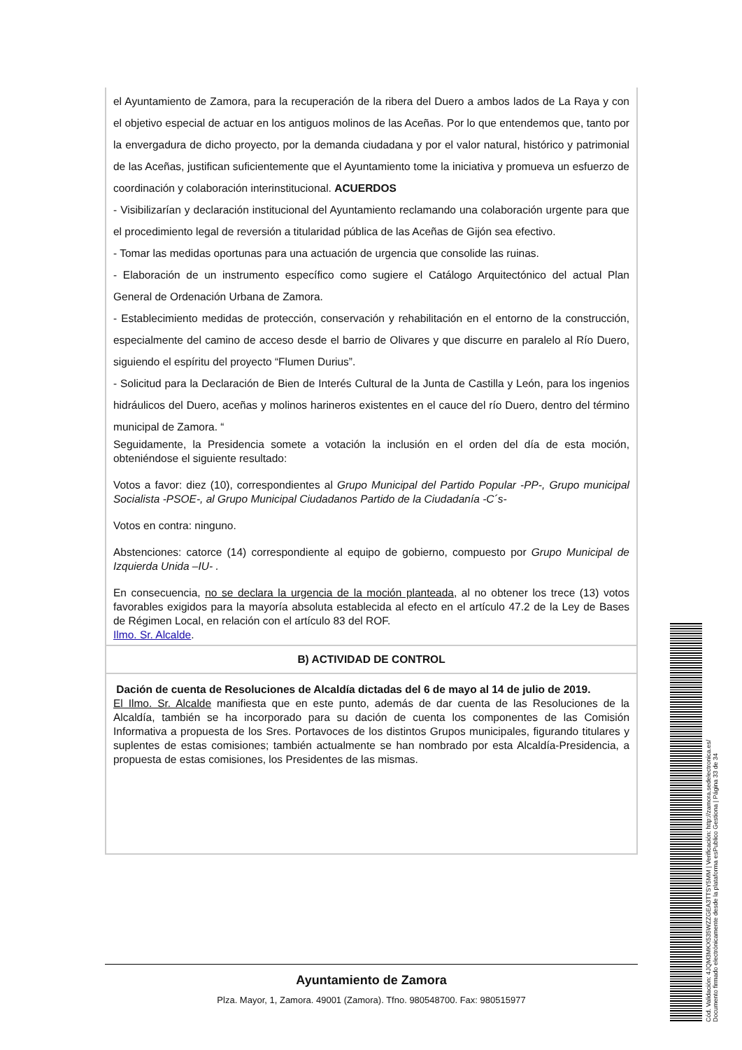| el Ayuntamiento de Zamora, para la recuperación de la ribera del Duero a ambos lados de La Raya y con el objetivo especial de actuar en los antiguos molinos de las Aceñas. Por lo que entendemos que, tanto por la envergadura de dicho proyecto, por la demanda ciudadana y por el valor natural, histórico y patrimonial de las Aceñas, justifican suficientemente que el Ayuntamiento tome la iniciativa y promueva un esfuerzo de coordinación y colaboración interinstitucional. ACUERDOS - Visibilizarían y declaración institucional del Ayuntamiento reclamando una colaboración urgente para que el procedimiento legal de reversión a titularidad pública de las Aceñas de Gijón sea efectivo. - Tomar las medidas oportunas para una actuación de urgencia que consolide las ruinas. - Elaboración de un instrumento específico como sugiere el Catálogo Arquitectónico del actual Plan General de Ordenación Urbana de Zamora. - Establecimiento medidas de protección, conservación y rehabilitación en el entorno de la construcción, especialmente del camino de acceso desde el barrio de Olivares y que discurre en paralelo al Río Duero, siguiendo el espíritu del proyecto “Flumen Durius”. - Solicitud para la Declaración de Bien de Interés Cultural de la Junta de Castilla y León, para los ingenios hidráulicos del Duero, aceñas y molinos harineros existentes en el cauce del río Duero, dentro del término municipal de Zamora. “ Seguidamente, la Presidencia somete a votación la inclusión en el orden del día de esta moción, obteniéndose el siguiente resultado: Votos a favor: diez (10), correspondientes al Grupo Municipal del Partido Popular -PP-, Grupo municipal Socialista -PSOE-, al Grupo Municipal Ciudadanos Partido de la Ciudadanía -C´s- Votos en contra: ninguno. Abstenciones: catorce (14) correspondiente al equipo de gobierno, compuesto por Grupo Municipal de Izquierda Unida –IU- . En consecuencia, no se declara la urgencia de la moción planteada , al no obtener los trece (13) votos favorables exigidos para la mayoría absoluta establecida al efecto en el artículo 47.2 de la Ley de Bases de Régimen Local, en relación con el artículo 83 del ROF. Ilmo. Sr. Alcalde . |
| B) ACTIVIDAD DE CONTROL |
| Dación de cuenta de Resoluciones de Alcaldía dictadas del 6 de mayo al 14 de julio de 2019. El Ilmo. Sr. Alcalde manifiesta que en este punto, además de dar cuenta de las Resoluciones de la Alcaldía, también se ha incorporado para su dación de cuenta los componentes de las Comisión Informativa a propuesta de los Sres. Portavoces de los distintos Grupos municipales, figurando titulares y suplentes de estas comisiones; también actualmente se han nombrado por esta Alcaldía-Presidencia, a propuesta de estas comisiones, los Presidentes de las mismas. |
Ayuntamiento de Zamora
Plza. Mayor, 1, Zamora. 49001 (Zamora). Tfno. 980548700. Fax: 980515977
Cód. Validación: 4JQM3MKX535WZZGEA3TTSY5MM | Verificación: http://zamora.sedelectronica.es/
Documento firmado electrónicamente desde la plataforma esPublico Gestiona | Página 33 de 34